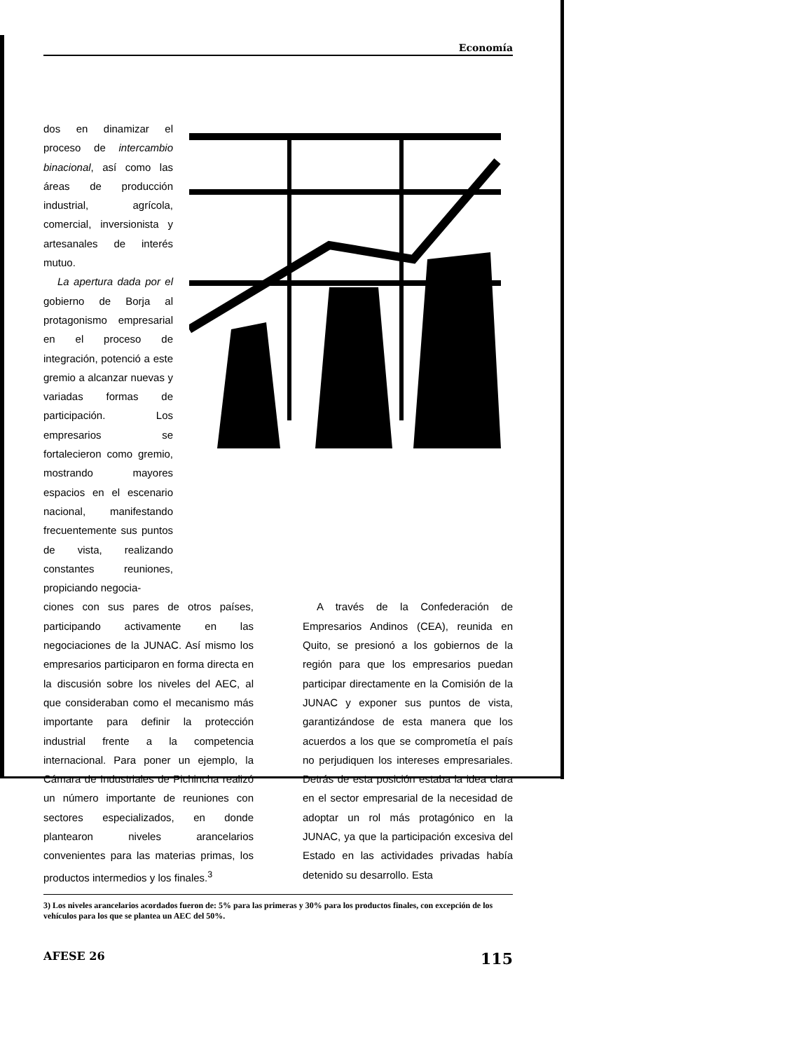Economía
dos en dinamizar el proceso de intercambio binacional, así como las áreas de producción industrial, agrícola, comercial, inversionista y artesanales de interés mutuo.
La apertura dada por el gobierno de Borja al protagonismo empresarial en el proceso de integración, potenció a este gremio a alcanzar nuevas y variadas formas de participación. Los empresarios se fortalecieron como gremio, mostrando mayores espacios en el escenario nacional, manifestando frecuentemente sus puntos de vista, realizando constantes reuniones, propiciando negocia-
ciones con sus pares de otros países, participando activamente en las negociaciones de la JUNAC. Así mismo los empresarios participaron en forma directa en la discusión sobre los niveles del AEC, al que consideraban como el mecanismo más importante para definir la protección industrial frente a la competencia internacional. Para poner un ejemplo, la Cámara de Industriales de Pichincha realizó un número importante de reuniones con sectores especializados, en donde plantearon niveles arancelarios convenientes para las materias primas, los productos intermedios y los finales.<sup>3</sup>
A través de la Confederación de Empresarios Andinos (CEA), reunida en Quito, se presionó a los gobiernos de la región para que los empresarios puedan participar directamente en la Comisión de la JUNAC y exponer sus puntos de vista, garantizándose de esta manera que los acuerdos a los que se comprometía el país no perjudiquen los intereses empresariales. Detrás de esta posición estaba la idea clara en el sector empresarial de la necesidad de adoptar un rol más protagónico en la JUNAC, ya que la participación excesiva del Estado en las actividades privadas había detenido su desarrollo. Esta
3) Los niveles arancelarios acordados fueron de: 5% para las primeras y 30% para los productos finales, con excepción de los vehículos para los que se plantea un AEC del 50%.
AFESE 26 115